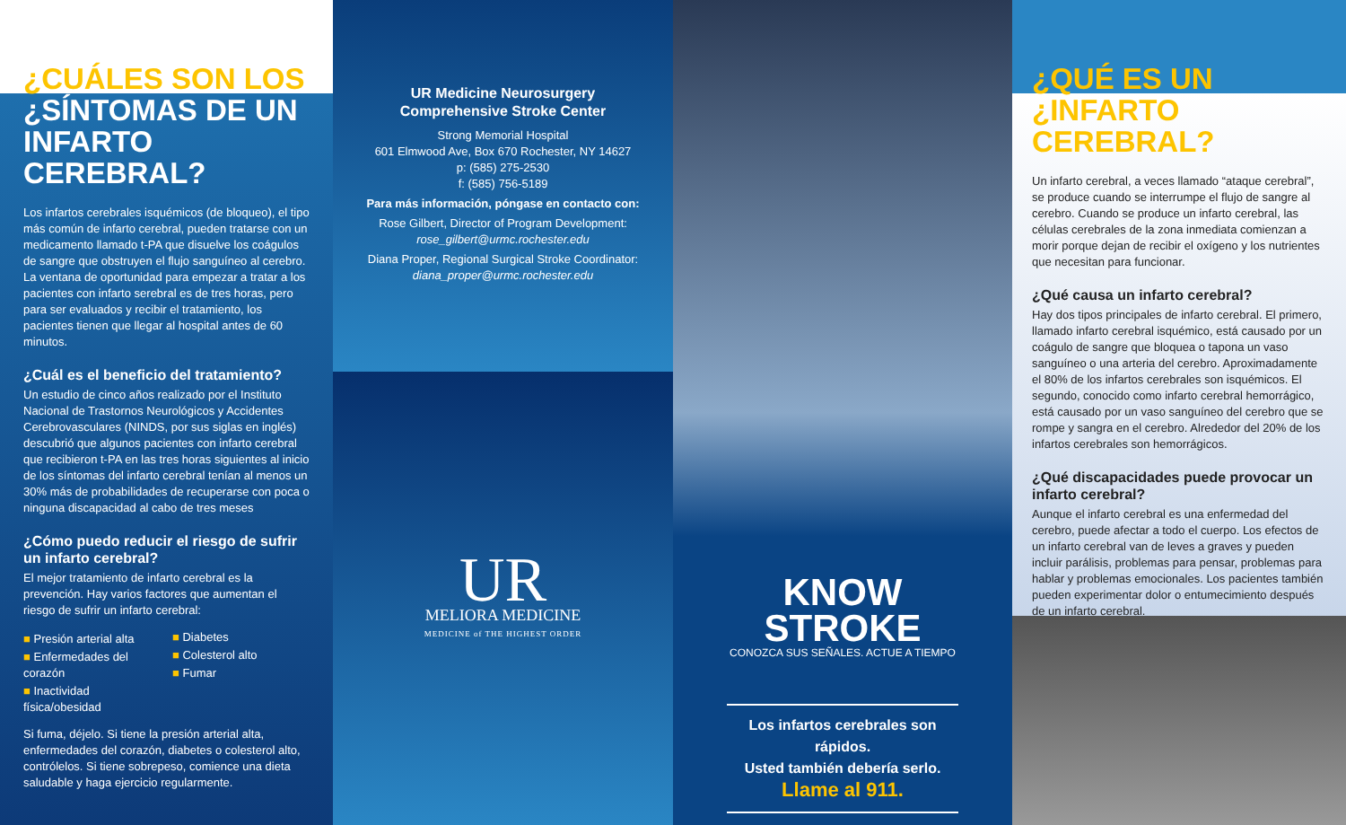¿CUÁLES SON LOS
¿SÍNTOMAS DE UN
INFARTO CEREBRAL?
Los infartos cerebrales isquémicos (de bloqueo), el tipo más común de infarto cerebral, pueden tratarse con un medicamento llamado t-PA que disuelve los coágulos de sangre que obstruyen el flujo sanguíneo al cerebro. La ventana de oportunidad para empezar a tratar a los pacientes con infarto serebral es de tres horas, pero para ser evaluados y recibir el tratamiento, los pacientes tienen que llegar al hospital antes de 60 minutos.
¿Cuál es el beneficio del tratamiento?
Un estudio de cinco años realizado por el Instituto Nacional de Trastornos Neurológicos y Accidentes Cerebrovasculares (NINDS, por sus siglas en inglés) descubrió que algunos pacientes con infarto cerebral que recibieron t-PA en las tres horas siguientes al inicio de los síntomas del infarto cerebral tenían al menos un 30% más de probabilidades de recuperarse con poca o ninguna discapacidad al cabo de tres meses
¿Cómo puedo reducir el riesgo de sufrir un infarto cerebral?
El mejor tratamiento de infarto cerebral es la prevención. Hay varios factores que aumentan el riesgo de sufrir un infarto cerebral:
■ Presión arterial alta
■ Enfermedades del corazón
■ Inactividad física/obesidad
■ Diabetes
■ Colesterol alto
■ Fumar
Si fuma, déjelo. Si tiene la presión arterial alta, enfermedades del corazón, diabetes o colesterol alto, contrólelos. Si tiene sobrepeso, comience una dieta saludable y haga ejercicio regularmente.
UR Medicine Neurosurgery
Comprehensive Stroke Center
Strong Memorial Hospital
601 Elmwood Ave, Box 670 Rochester, NY 14627
p: (585) 275-2530
f: (585) 756-5189
Para más información, póngase en contacto con:
Rose Gilbert, Director of Program Development:
rose_gilbert@urmc.rochester.edu
Diana Proper, Regional Surgical Stroke Coordinator:
diana_proper@urmc.rochester.edu
UR
MELIORA MEDICINE
MEDICINE of THE HIGHEST ORDER
KNOW
STROKE
CONOZCA SUS SEÑALES. ACTUE A TIEMPO
Los infartos cerebrales son rápidos.
Usted también debería serlo.
Llame al 911.
¿QUÉ ES UN
¿INFARTO CEREBRAL?
Un infarto cerebral, a veces llamado “ataque cerebral”, se produce cuando se interrumpe el flujo de sangre al cerebro. Cuando se produce un infarto cerebral, las células cerebrales de la zona inmediata comienzan a morir porque dejan de recibir el oxígeno y los nutrientes que necesitan para funcionar.
¿Qué causa un infarto cerebral?
Hay dos tipos principales de infarto cerebral. El primero, llamado infarto cerebral isquémico, está causado por un coágulo de sangre que bloquea o tapona un vaso sanguíneo o una arteria del cerebro. Aproximadamente el 80% de los infartos cerebrales son isquémicos. El segundo, conocido como infarto cerebral hemorrágico, está causado por un vaso sanguíneo del cerebro que se rompe y sangra en el cerebro. Alrededor del 20% de los infartos cerebrales son hemorrágicos.
¿Qué discapacidades puede provocar un infarto cerebral?
Aunque el infarto cerebral es una enfermedad del cerebro, puede afectar a todo el cuerpo. Los efectos de un infarto cerebral van de leves a graves y pueden incluir parálisis, problemas para pensar, problemas para hablar y problemas emocionales. Los pacientes también pueden experimentar dolor o entumecimiento después de un infarto cerebral.